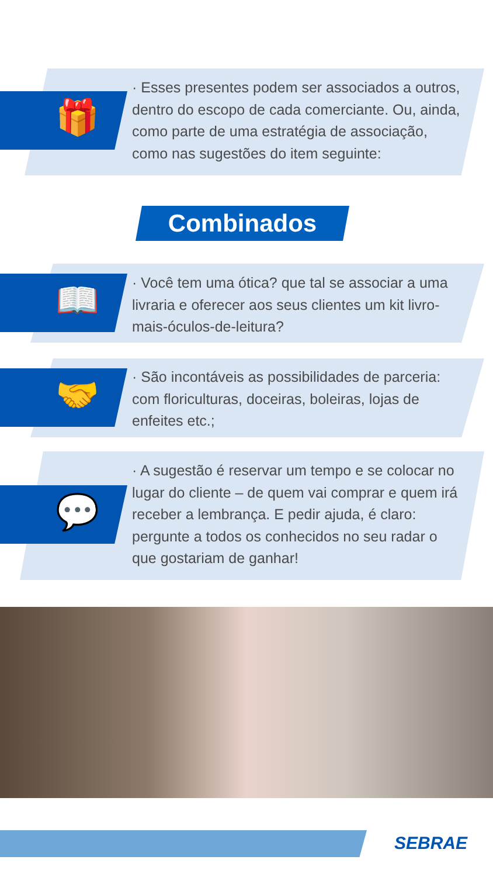🎁
· Esses presentes podem ser associados a outros, dentro do escopo de cada comerciante. Ou, ainda, como parte de uma estratégia de associação, como nas sugestões do item seguinte:
Combinados
📖
· Você tem uma ótica? que tal se associar a uma livraria e oferecer aos seus clientes um kit livro-mais-óculos-de-leitura?
🤝
· São incontáveis as possibilidades de parceria: com floriculturas, doceiras, boleiras, lojas de enfeites etc.;
💬
· A sugestão é reservar um tempo e se colocar no lugar do cliente – de quem vai comprar e quem irá receber a lembrança. E pedir ajuda, é claro: pergunte a todos os conhecidos no seu radar o que gostariam de ganhar!
SEBRAE